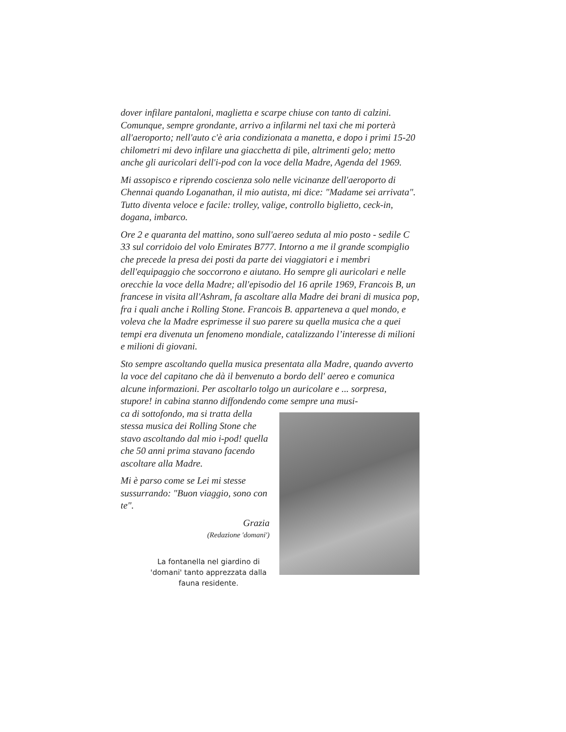dover infilare pantaloni, maglietta e scarpe chiuse con tanto di calzini. Comunque, sempre grondante, arrivo a infilarmi nel taxi che mi porterà all'aeroporto; nell'auto c'è aria condizionata a manetta, e dopo i primi 15-20 chilometri mi devo infilare una giacchetta di pile, altrimenti gelo; metto anche gli auricolari dell'i-pod con la voce della Madre, Agenda del 1969.
Mi assopisco e riprendo coscienza solo nelle vicinanze dell'aeroporto di Chennai quando Loganathan, il mio autista, mi dice: "Madame sei arrivata". Tutto diventa veloce e facile: trolley, valige, controllo biglietto, ceck-in, dogana, imbarco.
Ore 2 e quaranta del mattino, sono sull'aereo seduta al mio posto - sedile C 33 sul corridoio del volo Emirates B777. Intorno a me il grande scompiglio che precede la presa dei posti da parte dei viaggiatori e i membri dell'equipaggio che soccorrono e aiutano. Ho sempre gli auricolari e nelle orecchie la voce della Madre; all'episodio del 16 aprile 1969, Francois B, un francese in visita all'Ashram, fa ascoltare alla Madre dei brani di musica pop, fra i quali anche i Rolling Stone. Francois B. apparteneva a quel mondo, e voleva che la Madre esprimesse il suo parere su quella musica che a quei tempi era divenuta un fenomeno mondiale, catalizzando l’interesse di milioni e milioni di giovani.
Sto sempre ascoltando quella musica presentata alla Madre, quando avverto la voce del capitano che dà il benvenuto a bordo dell' aereo e comunica alcune informazioni. Per ascoltarlo tolgo un auricolare e ... sorpresa, stupore! in cabina stanno diffondendo come sempre una musi-
ca di sottofondo, ma si tratta della stessa musica dei Rolling Stone che stavo ascoltando dal mio i-pod! quella che 50 anni prima stavano facendo ascoltare alla Madre.
Mi è parso come se Lei mi stesse sussurrando: "Buon viaggio, sono con te".
Grazia
(Redazione 'domani')
La fontanella nel giardino di 'domani' tanto apprezzata dalla fauna residente.